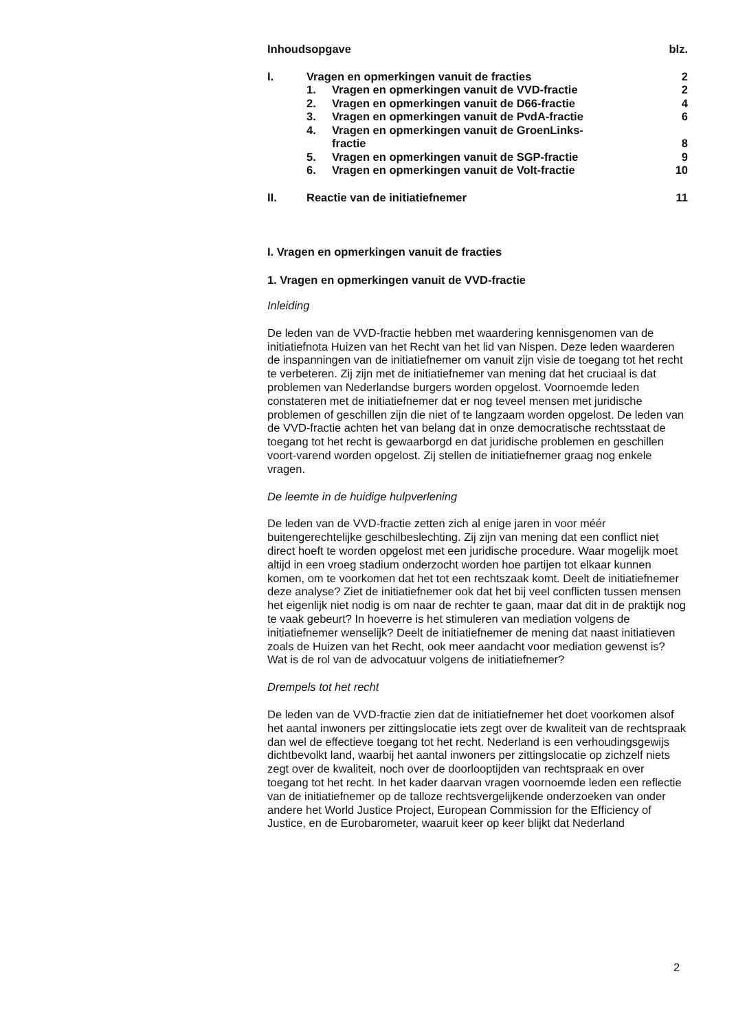| Inhoudsopgave | | | blz. |
| I. | Vragen en opmerkingen vanuit de fracties | | 2 |
| | 1. | Vragen en opmerkingen vanuit de VVD-fractie | 2 |
| | 2. | Vragen en opmerkingen vanuit de D66-fractie | 4 |
| | 3. | Vragen en opmerkingen vanuit de PvdA-fractie | 6 |
| | 4. | Vragen en opmerkingen vanuit de GroenLinks- fractie | 8 |
| | 5. | Vragen en opmerkingen vanuit de SGP-fractie | 9 |
| | 6. | Vragen en opmerkingen vanuit de Volt-fractie | 10 |
| II. | Reactie van de initiatiefnemer | | 11 |
I. Vragen en opmerkingen vanuit de fracties
1. Vragen en opmerkingen vanuit de VVD-fractie
Inleiding
De leden van de VVD-fractie hebben met waardering kennisgenomen van de initiatiefnota Huizen van het Recht van het lid van Nispen. Deze leden waarderen de inspanningen van de initiatiefnemer om vanuit zijn visie de toegang tot het recht te verbeteren. Zij zijn met de initiatiefnemer van mening dat het cruciaal is dat problemen van Nederlandse burgers worden opgelost. Voornoemde leden constateren met de initiatiefnemer dat er nog teveel mensen met juridische problemen of geschillen zijn die niet of te langzaam worden opgelost. De leden van de VVD-fractie achten het van belang dat in onze democratische rechtsstaat de toegang tot het recht is gewaarborgd en dat juridische problemen en geschillen voort-varend worden opgelost. Zij stellen de initiatiefnemer graag nog enkele vragen.
De leemte in de huidige hulpverlening
De leden van de VVD-fractie zetten zich al enige jaren in voor méér buitengerechtelijke geschilbeslechting. Zij zijn van mening dat een conflict niet direct hoeft te worden opgelost met een juridische procedure. Waar mogelijk moet altijd in een vroeg stadium onderzocht worden hoe partijen tot elkaar kunnen komen, om te voorkomen dat het tot een rechtszaak komt. Deelt de initiatiefnemer deze analyse? Ziet de initiatiefnemer ook dat het bij veel conflicten tussen mensen het eigenlijk niet nodig is om naar de rechter te gaan, maar dat dit in de praktijk nog te vaak gebeurt? In hoeverre is het stimuleren van mediation volgens de initiatiefnemer wenselijk? Deelt de initiatiefnemer de mening dat naast initiatieven zoals de Huizen van het Recht, ook meer aandacht voor mediation gewenst is? Wat is de rol van de advocatuur volgens de initiatiefnemer?
Drempels tot het recht
De leden van de VVD-fractie zien dat de initiatiefnemer het doet voorkomen alsof het aantal inwoners per zittingslocatie iets zegt over de kwaliteit van de rechtspraak dan wel de effectieve toegang tot het recht. Nederland is een verhoudingsgewijs dichtbevolkt land, waarbij het aantal inwoners per zittingslocatie op zichzelf niets zegt over de kwaliteit, noch over de doorlooptijden van rechtspraak en over toegang tot het recht. In het kader daarvan vragen voornoemde leden een reflectie van de initiatiefnemer op de talloze rechtsvergelijkende onderzoeken van onder andere het World Justice Project, European Commission for the Efficiency of Justice, en de Eurobarometer, waaruit keer op keer blijkt dat Nederland
2